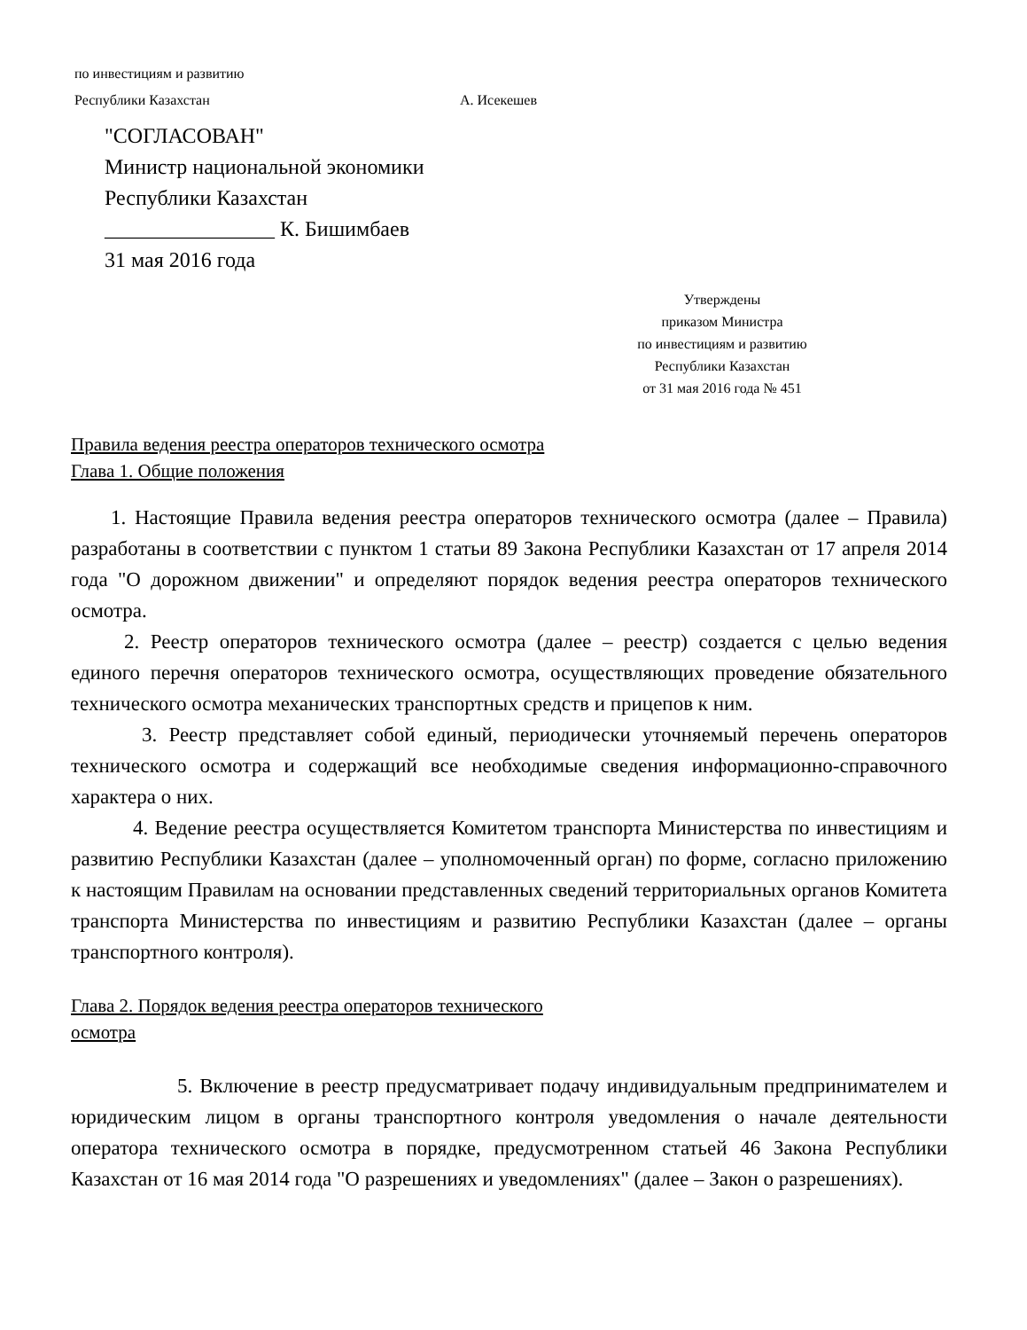по инвестициям и развитию
Республики Казахстан А. Исекешев
"СОГЛАСОВАН"
Министр национальной экономики
Республики Казахстан
________________ К. Бишимбаев
31 мая 2016 года
Утверждены
приказом Министра
по инвестициям и развитию
Республики Казахстан
от 31 мая 2016 года № 451
Правила ведения реестра операторов технического осмотра
Глава 1. Общие положения
1. Настоящие Правила ведения реестра операторов технического осмотра (далее – Правила) разработаны в соответствии с пунктом 1 статьи 89 Закона Республики Казахстан от 17 апреля 2014 года "О дорожном движении" и определяют порядок ведения реестра операторов технического осмотра.
2. Реестр операторов технического осмотра (далее – реестр) создается с целью ведения единого перечня операторов технического осмотра, осуществляющих проведение обязательного технического осмотра механических транспортных средств и прицепов к ним.
3. Реестр представляет собой единый, периодически уточняемый перечень операторов технического осмотра и содержащий все необходимые сведения информационно-справочного характера о них.
4. Ведение реестра осуществляется Комитетом транспорта Министерства по инвестициям и развитию Республики Казахстан (далее – уполномоченный орган) по форме, согласно приложению к настоящим Правилам на основании представленных сведений территориальных органов Комитета транспорта Министерства по инвестициям и развитию Республики Казахстан (далее – органы транспортного контроля).
Глава 2. Порядок ведения реестра операторов технического
осмотра
5. Включение в реестр предусматривает подачу индивидуальным предпринимателем и юридическим лицом в органы транспортного контроля уведомления о начале деятельности оператора технического осмотра в порядке, предусмотренном статьей 46 Закона Республики Казахстан от 16 мая 2014 года "О разрешениях и уведомлениях" (далее – Закон о разрешениях).